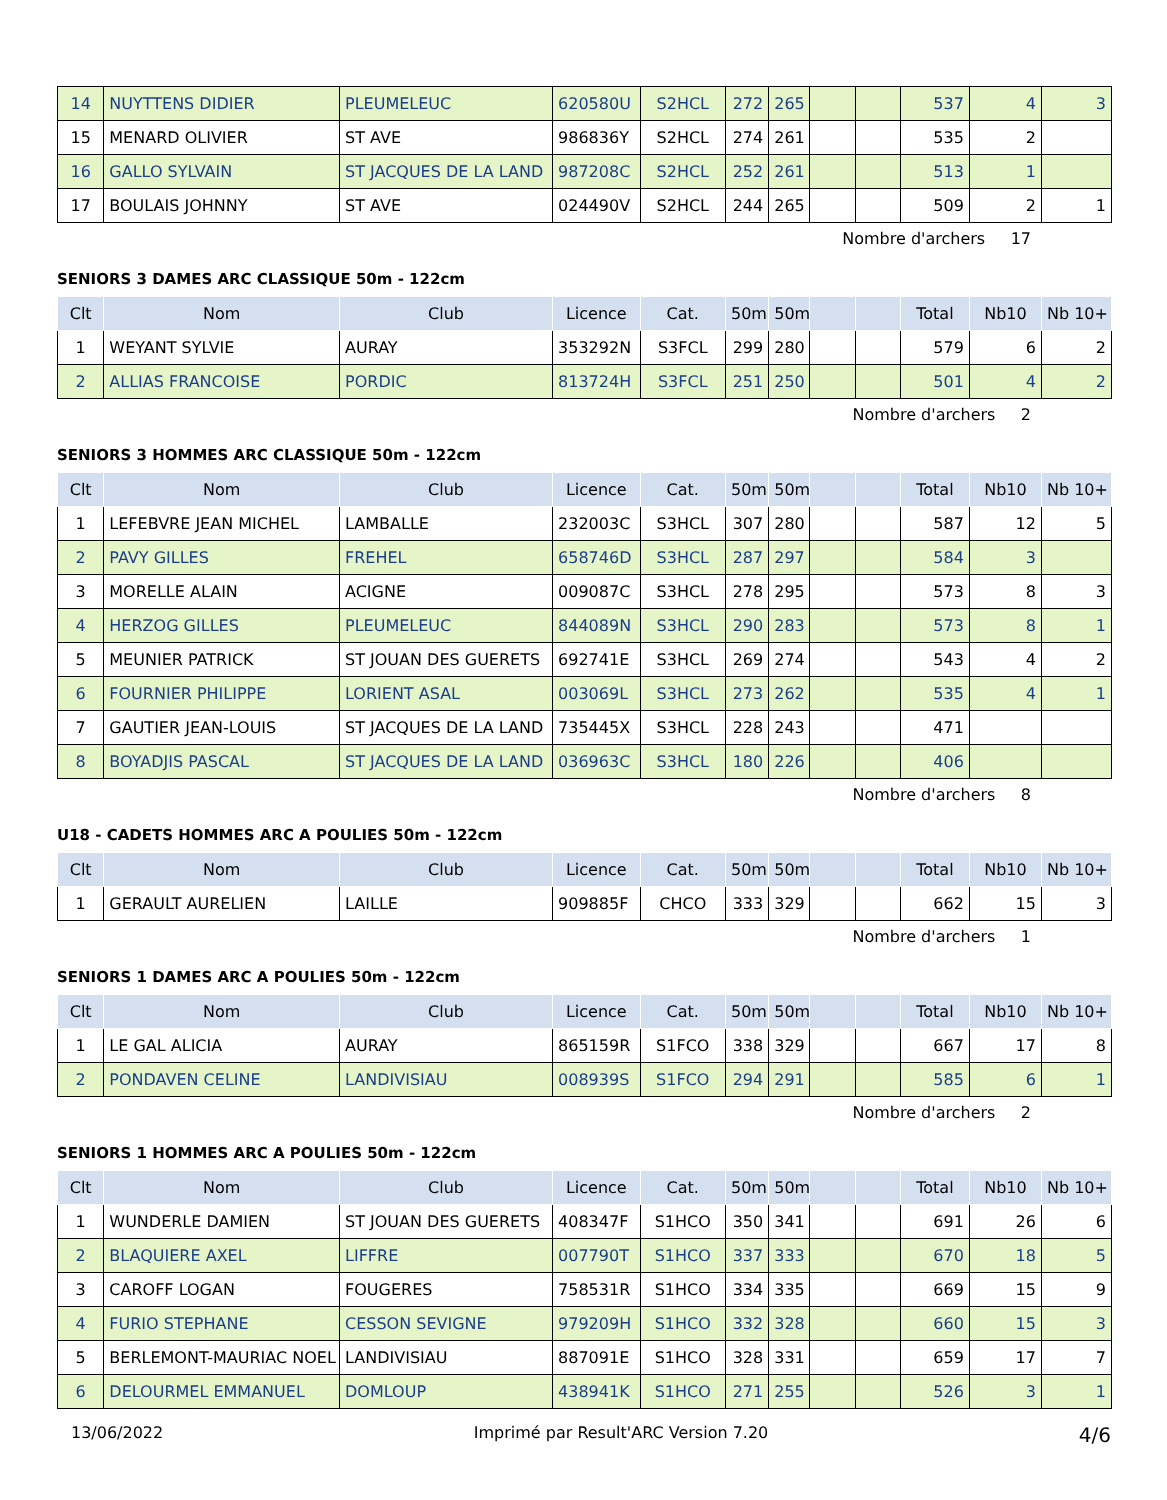| 14 | NUYTTENS DIDIER | PLEUMELEUC | 620580U | S2HCL | 272 | 265 | | | 537 | 4 | 3 |
| 15 | MENARD OLIVIER | ST AVE | 986836Y | S2HCL | 274 | 261 | | | 535 | 2 | |
| 16 | GALLO SYLVAIN | ST JACQUES DE LA LAND | 987208C | S2HCL | 252 | 261 | | | 513 | 1 | |
| 17 | BOULAIS JOHNNY | ST AVE | 024490V | S2HCL | 244 | 265 | | | 509 | 2 | 1 |
Nombre d'archers 17
SENIORS 3 DAMES ARC CLASSIQUE 50m - 122cm
| Clt | Nom | Club | Licence | Cat. | 50m | 50m | | | Total | Nb10 | Nb 10+ |
| --- | --- | --- | --- | --- | --- | --- | --- | --- | --- | --- | --- |
| 1 | WEYANT SYLVIE | AURAY | 353292N | S3FCL | 299 | 280 | | | 579 | 6 | 2 |
| 2 | ALLIAS FRANCOISE | PORDIC | 813724H | S3FCL | 251 | 250 | | | 501 | 4 | 2 |
Nombre d'archers 2
SENIORS 3 HOMMES ARC CLASSIQUE 50m - 122cm
| Clt | Nom | Club | Licence | Cat. | 50m | 50m | | | Total | Nb10 | Nb 10+ |
| --- | --- | --- | --- | --- | --- | --- | --- | --- | --- | --- | --- |
| 1 | LEFEBVRE JEAN MICHEL | LAMBALLE | 232003C | S3HCL | 307 | 280 | | | 587 | 12 | 5 |
| 2 | PAVY GILLES | FREHEL | 658746D | S3HCL | 287 | 297 | | | 584 | 3 | |
| 3 | MORELLE ALAIN | ACIGNE | 009087C | S3HCL | 278 | 295 | | | 573 | 8 | 3 |
| 4 | HERZOG GILLES | PLEUMELEUC | 844089N | S3HCL | 290 | 283 | | | 573 | 8 | 1 |
| 5 | MEUNIER PATRICK | ST JOUAN DES GUERETS | 692741E | S3HCL | 269 | 274 | | | 543 | 4 | 2 |
| 6 | FOURNIER PHILIPPE | LORIENT ASAL | 003069L | S3HCL | 273 | 262 | | | 535 | 4 | 1 |
| 7 | GAUTIER JEAN-LOUIS | ST JACQUES DE LA LAND | 735445X | S3HCL | 228 | 243 | | | 471 | | |
| 8 | BOYADJIS PASCAL | ST JACQUES DE LA LAND | 036963C | S3HCL | 180 | 226 | | | 406 | | |
Nombre d'archers 8
U18 - CADETS HOMMES ARC A POULIES 50m - 122cm
| Clt | Nom | Club | Licence | Cat. | 50m | 50m | | | Total | Nb10 | Nb 10+ |
| --- | --- | --- | --- | --- | --- | --- | --- | --- | --- | --- | --- |
| 1 | GERAULT AURELIEN | LAILLE | 909885F | CHCO | 333 | 329 | | | 662 | 15 | 3 |
Nombre d'archers 1
SENIORS 1 DAMES ARC A POULIES 50m - 122cm
| Clt | Nom | Club | Licence | Cat. | 50m | 50m | | | Total | Nb10 | Nb 10+ |
| --- | --- | --- | --- | --- | --- | --- | --- | --- | --- | --- | --- |
| 1 | LE GAL ALICIA | AURAY | 865159R | S1FCO | 338 | 329 | | | 667 | 17 | 8 |
| 2 | PONDAVEN CELINE | LANDIVISIAU | 008939S | S1FCO | 294 | 291 | | | 585 | 6 | 1 |
Nombre d'archers 2
SENIORS 1 HOMMES ARC A POULIES 50m - 122cm
| Clt | Nom | Club | Licence | Cat. | 50m | 50m | | | Total | Nb10 | Nb 10+ |
| --- | --- | --- | --- | --- | --- | --- | --- | --- | --- | --- | --- |
| 1 | WUNDERLE DAMIEN | ST JOUAN DES GUERETS | 408347F | S1HCO | 350 | 341 | | | 691 | 26 | 6 |
| 2 | BLAQUIERE AXEL | LIFFRE | 007790T | S1HCO | 337 | 333 | | | 670 | 18 | 5 |
| 3 | CAROFF LOGAN | FOUGERES | 758531R | S1HCO | 334 | 335 | | | 669 | 15 | 9 |
| 4 | FURIO STEPHANE | CESSON SEVIGNE | 979209H | S1HCO | 332 | 328 | | | 660 | 15 | 3 |
| 5 | BERLEMONT-MAURIAC NOEL | LANDIVISIAU | 887091E | S1HCO | 328 | 331 | | | 659 | 17 | 7 |
| 6 | DELOURMEL EMMANUEL | DOMLOUP | 438941K | S1HCO | 271 | 255 | | | 526 | 3 | 1 |
13/06/2022 Imprimé par Result'ARC Version 7.20 4/6